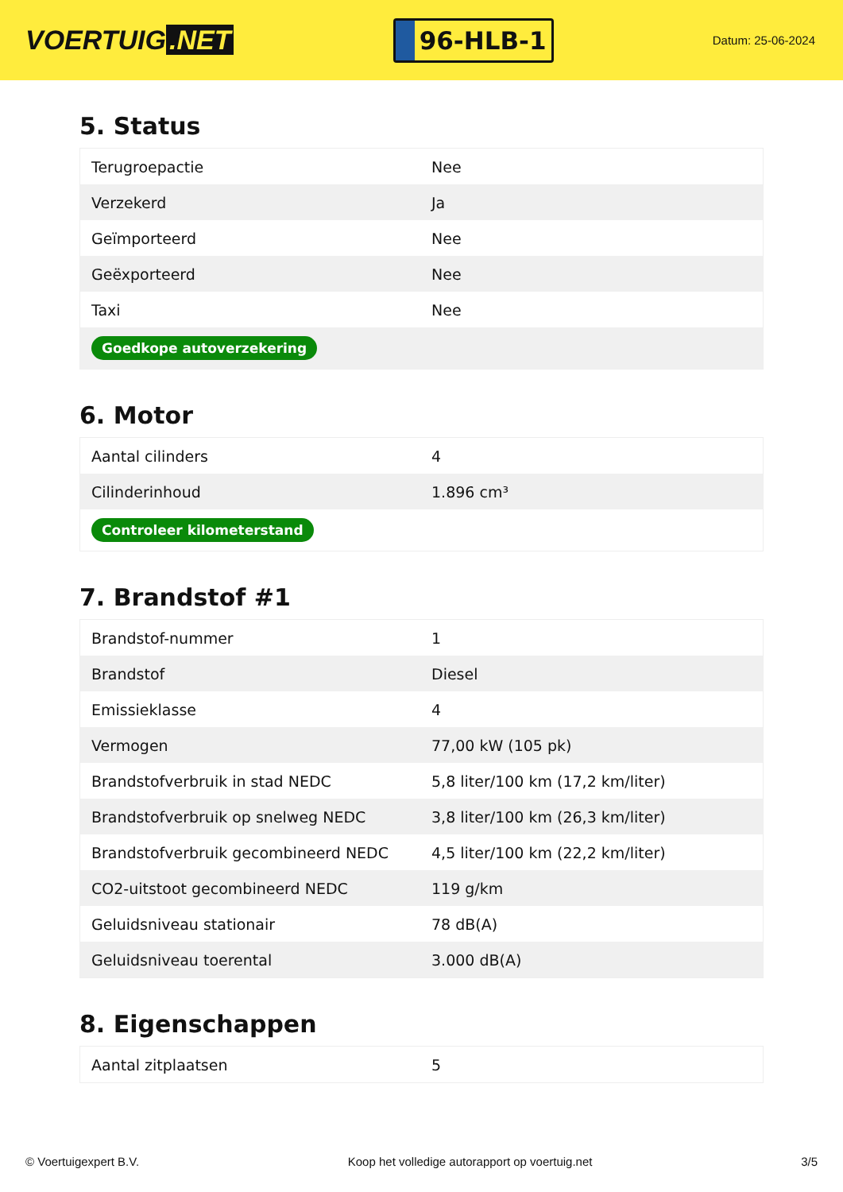VOERTUIG.NET
96-HLB-1
Datum: 25-06-2024
5. Status
| Terugroepactie | Nee |
| Verzekerd | Ja |
| Geïmporteerd | Nee |
| Geëxporteerd | Nee |
| Taxi | Nee |
| Goedkope autoverzekering | |
6. Motor
| Aantal cilinders | 4 |
| Cilinderinhoud | 1.896 cm³ |
| Controleer kilometerstand | |
7. Brandstof #1
| Brandstof-nummer | 1 |
| Brandstof | Diesel |
| Emissieklasse | 4 |
| Vermogen | 77,00 kW (105 pk) |
| Brandstofverbruik in stad NEDC | 5,8 liter/100 km (17,2 km/liter) |
| Brandstofverbruik op snelweg NEDC | 3,8 liter/100 km (26,3 km/liter) |
| Brandstofverbruik gecombineerd NEDC | 4,5 liter/100 km (22,2 km/liter) |
| CO2-uitstoot gecombineerd NEDC | 119 g/km |
| Geluidsniveau stationair | 78 dB(A) |
| Geluidsniveau toerental | 3.000 dB(A) |
8. Eigenschappen
| Aantal zitplaatsen | 5 |
© Voertuigexpert B.V. Koop het volledige autorapport op voertuig.net 3/5